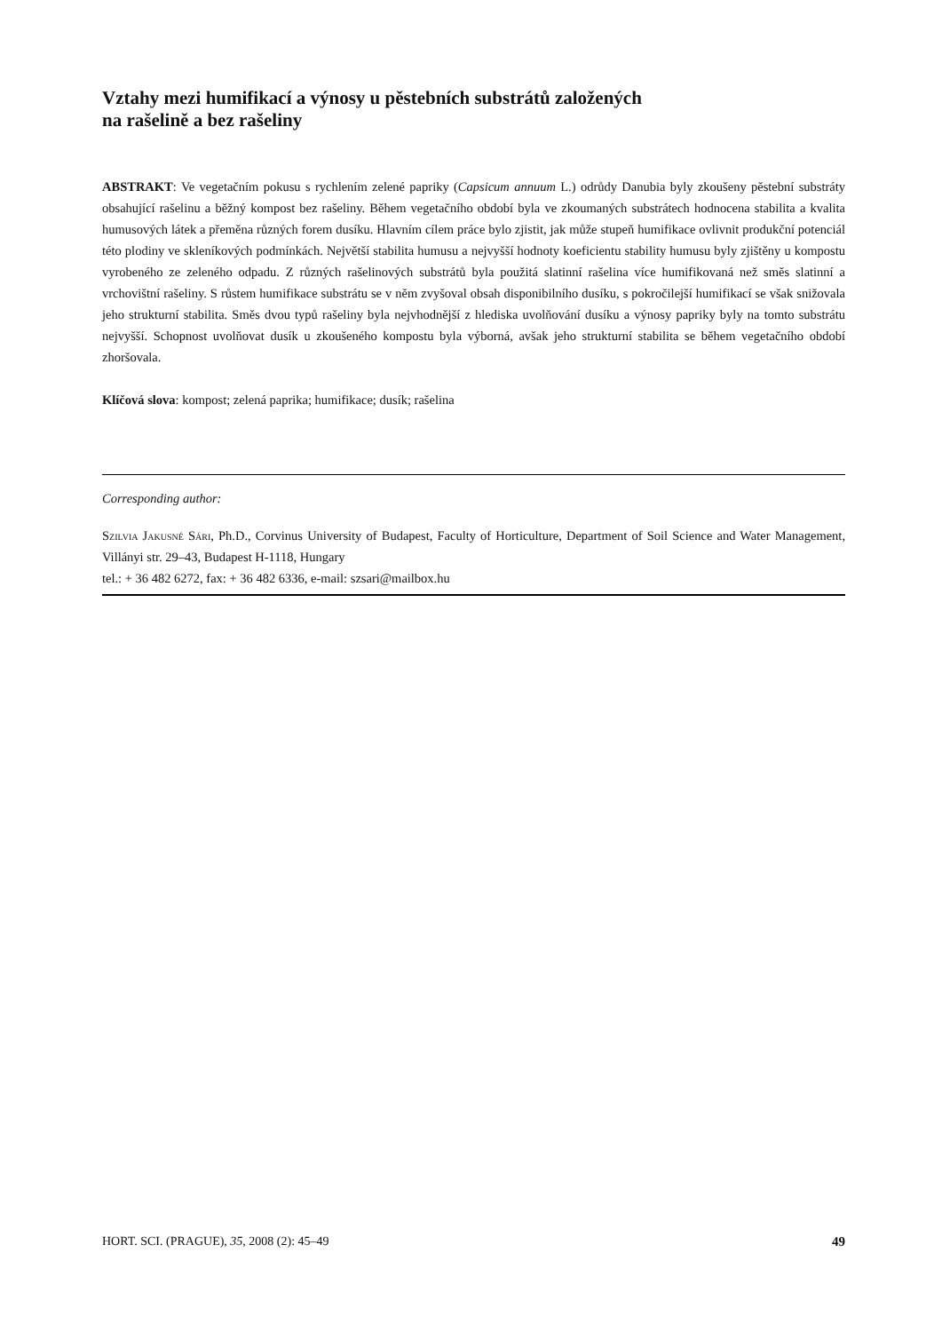Vztahy mezi humifikací a výnosy u pěstebních substrátů založených
na rašelině a bez rašeliny
ABSTRAKT: Ve vegetačním pokusu s rychlením zelené papriky (Capsicum annuum L.) odrůdy Danubia byly zkoušeny pěstební substráty obsahující rašelinu a běžný kompost bez rašeliny. Během vegetačního období byla ve zkoumaných substrátech hodnocena stabilita a kvalita humusových látek a přeměna různých forem dusíku. Hlavním cílem práce bylo zjistit, jak může stupeň humifikace ovlivnit produkční potenciál této plodiny ve skleníkových podmínkách. Největší stabilita humusu a nejvyšší hodnoty koeficientu stability humusu byly zjištěny u kompostu vyrobeného ze zeleného odpadu. Z různých rašelinových substrátů byla použitá slatinní rašelina více humifikovaná než směs slatinní a vrchovištní rašeliny. S růstem humifikace substrátu se v něm zvyšoval obsah disponibilního dusíku, s pokročilejší humifikací se však snižovala jeho strukturní stabilita. Směs dvou typů rašeliny byla nejvhodnější z hlediska uvolňování dusíku a výnosy papriky byly na tomto substrátu nejvyšší. Schopnost uvolňovat dusík u zkoušeného kompostu byla výborná, avšak jeho strukturní stabilita se během vegetačního období zhoršovala.
Klíčová slova: kompost; zelená paprika; humifikace; dusík; rašelina
Corresponding author:
Szilvia Jakusné Sári, Ph.D., Corvinus University of Budapest, Faculty of Horticulture, Department of Soil Science and Water Management, Villányi str. 29–43, Budapest H-1118, Hungary
tel.: + 36 482 6272, fax: + 36 482 6336, e-mail: szsari@mailbox.hu
HORT. SCI. (PRAGUE), 35, 2008 (2): 45–49 49